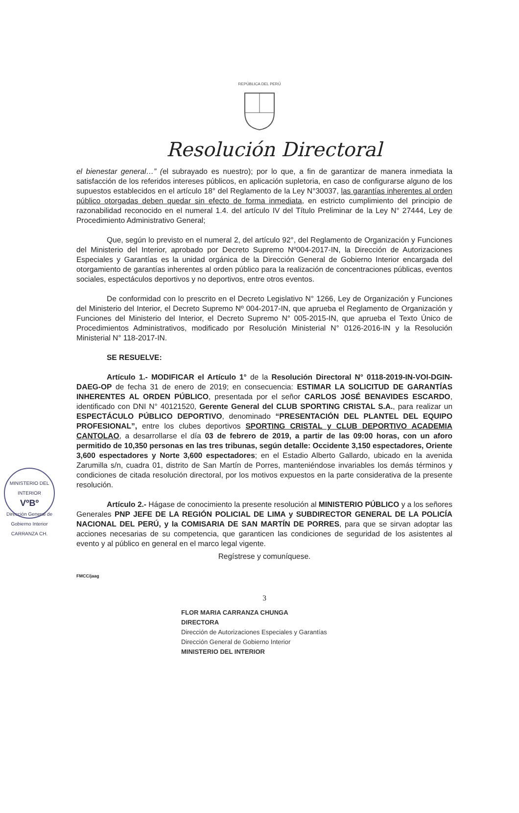REPÚBLICA DEL PERÚ
Resolución Directoral
MINISTERIO DEL INTERIOR
VºBº
Dirección General de Gobierno Interior
CARRANZA CH.
el bienestar general…” (el subrayado es nuestro); por lo que, a fin de garantizar de manera inmediata la satisfacción de los referidos intereses públicos, en aplicación supletoria, en caso de configurarse alguno de los supuestos establecidos en el artículo 18° del Reglamento de la Ley N°30037, las garantías inherentes al orden público otorgadas deben quedar sin efecto de forma inmediata, en estricto cumplimiento del principio de razonabilidad reconocido en el numeral 1.4. del artículo IV del Título Preliminar de la Ley N° 27444, Ley de Procedimiento Administrativo General;
Que, según lo previsto en el numeral 2, del artículo 92°, del Reglamento de Organización y Funciones del Ministerio del Interior, aprobado por Decreto Supremo Nº004-2017-IN, la Dirección de Autorizaciones Especiales y Garantías es la unidad orgánica de la Dirección General de Gobierno Interior encargada del otorgamiento de garantías inherentes al orden público para la realización de concentraciones públicas, eventos sociales, espectáculos deportivos y no deportivos, entre otros eventos.
De conformidad con lo prescrito en el Decreto Legislativo N° 1266, Ley de Organización y Funciones del Ministerio del Interior, el Decreto Supremo Nº 004-2017-IN, que aprueba el Reglamento de Organización y Funciones del Ministerio del Interior, el Decreto Supremo N° 005-2015-IN, que aprueba el Texto Único de Procedimientos Administrativos, modificado por Resolución Ministerial N° 0126-2016-IN y la Resolución Ministerial N° 118-2017-IN.
SE RESUELVE:
Artículo 1.- MODIFICAR el Artículo 1° de la Resolución Directoral N° 0118-2019-IN-VOI-DGIN-DAEG-OP de fecha 31 de enero de 2019; en consecuencia: ESTIMAR LA SOLICITUD DE GARANTÍAS INHERENTES AL ORDEN PÚBLICO, presentada por el señor CARLOS JOSÉ BENAVIDES ESCARDO, identificado con DNI N° 40121520, Gerente General del CLUB SPORTING CRISTAL S.A., para realizar un ESPECTÁCULO PÚBLICO DEPORTIVO, denominado “PRESENTACIÓN DEL PLANTEL DEL EQUIPO PROFESIONAL”, entre los clubes deportivos SPORTING CRISTAL y CLUB DEPORTIVO ACADEMIA CANTOLAO, a desarrollarse el día 03 de febrero de 2019, a partir de las 09:00 horas, con un aforo permitido de 10,350 personas en las tres tribunas, según detalle: Occidente 3,150 espectadores, Oriente 3,600 espectadores y Norte 3,600 espectadores; en el Estadio Alberto Gallardo, ubicado en la avenida Zarumilla s/n, cuadra 01, distrito de San Martín de Porres, manteniéndose invariables los demás términos y condiciones de citada resolución directoral, por los motivos expuestos en la parte considerativa de la presente resolución.
Artículo 2.- Hágase de conocimiento la presente resolución al MINISTERIO PÚBLICO y a los señores Generales PNP JEFE DE LA REGIÓN POLICIAL DE LIMA y SUBDIRECTOR GENERAL DE LA POLICÍA NACIONAL DEL PERÚ, y la COMISARIA DE SAN MARTÍN DE PORRES, para que se sirvan adoptar las acciones necesarias de su competencia, que garanticen las condiciones de seguridad de los asistentes al evento y al público en general en el marco legal vigente.
Regístrese y comuníquese.
FMCC/jaag
3
FLOR MARIA CARRANZA CHUNGA
DIRECTORA
Dirección de Autorizaciones Especiales y Garantías
Dirección General de Gobierno Interior
MINISTERIO DEL INTERIOR